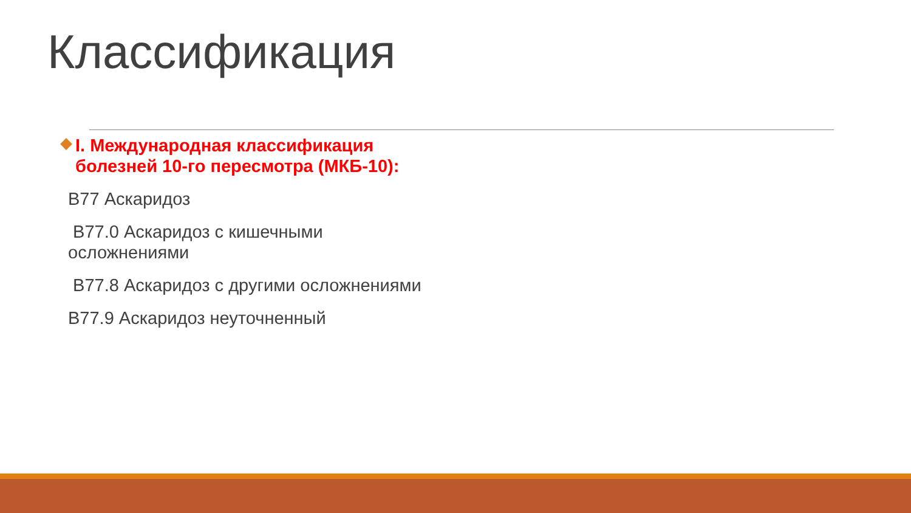Классификация
I. Международная классификация
болезней 10-го пересмотра (МКБ-10):
B77 Аскаридоз
B77.0 Аскаридоз с кишечными
осложнениями
B77.8 Аскаридоз с другими осложнениями
B77.9 Аскаридоз неуточненный